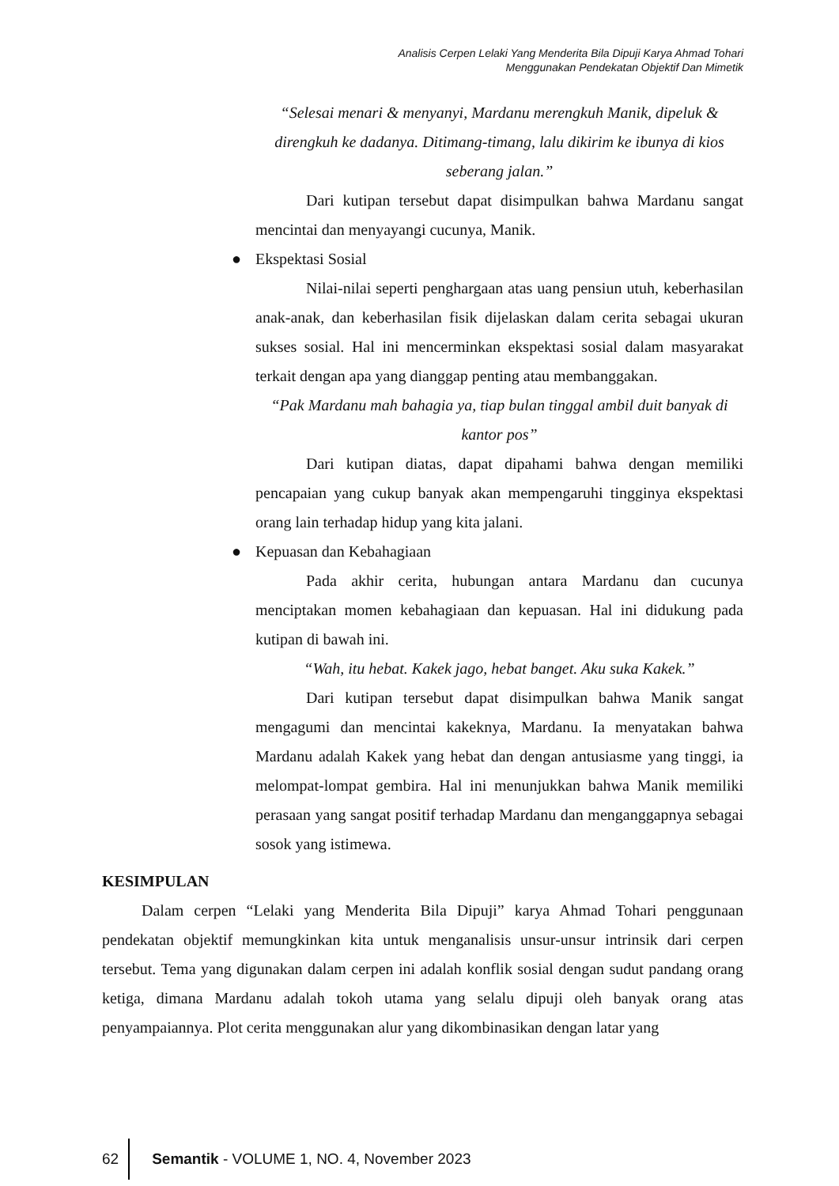Analisis Cerpen Lelaki Yang Menderita Bila Dipuji Karya Ahmad Tohari
Menggunakan Pendekatan Objektif Dan Mimetik
“Selesai menari & menyanyi, Mardanu merengkuh Manik, dipeluk & direngkuh ke dadanya. Ditimang-timang, lalu dikirim ke ibunya di kios seberang jalan.”
Dari kutipan tersebut dapat disimpulkan bahwa Mardanu sangat mencintai dan menyayangi cucunya, Manik.
● Ekspektasi Sosial
Nilai-nilai seperti penghargaan atas uang pensiun utuh, keberhasilan anak-anak, dan keberhasilan fisik dijelaskan dalam cerita sebagai ukuran sukses sosial. Hal ini mencerminkan ekspektasi sosial dalam masyarakat terkait dengan apa yang dianggap penting atau membanggakan.
“Pak Mardanu mah bahagia ya, tiap bulan tinggal ambil duit banyak di kantor pos”
Dari kutipan diatas, dapat dipahami bahwa dengan memiliki pencapaian yang cukup banyak akan mempengaruhi tingginya ekspektasi orang lain terhadap hidup yang kita jalani.
● Kepuasan dan Kebahagiaan
Pada akhir cerita, hubungan antara Mardanu dan cucunya menciptakan momen kebahagiaan dan kepuasan. Hal ini didukung pada kutipan di bawah ini.
“Wah, itu hebat. Kakek jago, hebat banget. Aku suka Kakek.”
Dari kutipan tersebut dapat disimpulkan bahwa Manik sangat mengagumi dan mencintai kakeknya, Mardanu. Ia menyatakan bahwa Mardanu adalah Kakek yang hebat dan dengan antusiasme yang tinggi, ia melompat-lompat gembira. Hal ini menunjukkan bahwa Manik memiliki perasaan yang sangat positif terhadap Mardanu dan menganggapnya sebagai sosok yang istimewa.
KESIMPULAN
Dalam cerpen “Lelaki yang Menderita Bila Dipuji” karya Ahmad Tohari penggunaan pendekatan objektif memungkinkan kita untuk menganalisis unsur-unsur intrinsik dari cerpen tersebut. Tema yang digunakan dalam cerpen ini adalah konflik sosial dengan sudut pandang orang ketiga, dimana Mardanu adalah tokoh utama yang selalu dipuji oleh banyak orang atas penyampaiannya. Plot cerita menggunakan alur yang dikombinasikan dengan latar yang
62
Semantik - VOLUME 1, NO. 4, November 2023